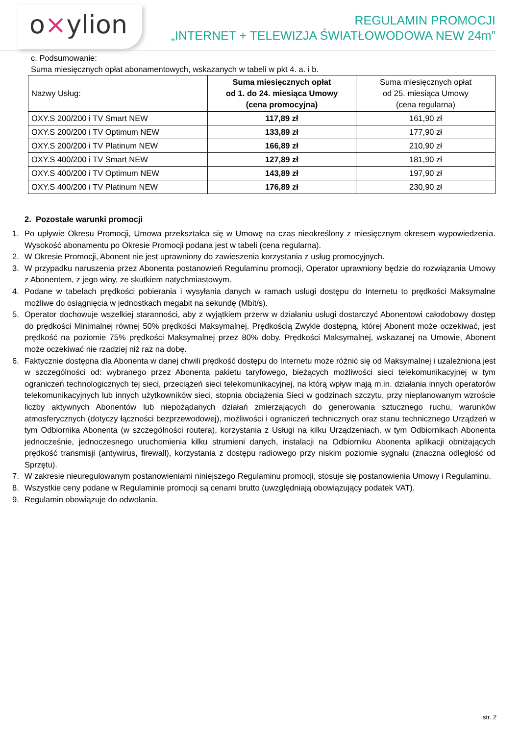o×ylion
REGULAMIN PROMOCJI
„INTERNET + TELEWIZJA ŚWIATŁOWODOWA NEW 24m”
c. Podsumowanie:
Suma miesięcznych opłat abonamentowych, wskazanych w tabeli w pkt 4. a. i b.
| Nazwy Usług: | Suma miesięcznych opłat od 1. do 24. miesiąca Umowy (cena promocyjna) | Suma miesięcznych opłat od 25. miesiąca Umowy (cena regularna) |
| --- | --- | --- |
| OXY.S 200/200 i TV Smart NEW | 117,89 zł | 161,90 zł |
| OXY.S 200/200 i TV Optimum NEW | 133,89 zł | 177,90 zł |
| OXY.S 200/200 i TV Platinum NEW | 166,89 zł | 210,90 zł |
| OXY.S 400/200 i TV Smart NEW | 127,89 zł | 181,90 zł |
| OXY.S 400/200 i TV Optimum NEW | 143,89 zł | 197,90 zł |
| OXY.S 400/200 i TV Platinum NEW | 176,89 zł | 230,90 zł |
2. Pozostałe warunki promocji
1. Po upływie Okresu Promocji, Umowa przekształca się w Umowę na czas nieokreślony z miesięcznym okresem wypowiedzenia. Wysokość abonamentu po Okresie Promocji podana jest w tabeli (cena regularna).
2. W Okresie Promocji, Abonent nie jest uprawniony do zawieszenia korzystania z usług promocyjnych.
3. W przypadku naruszenia przez Abonenta postanowień Regulaminu promocji, Operator uprawniony będzie do rozwiązania Umowy z Abonentem, z jego winy, ze skutkiem natychmiastowym.
4. Podane w tabelach prędkości pobierania i wysyłania danych w ramach usługi dostępu do Internetu to prędkości Maksymalne możliwe do osiągnięcia w jednostkach megabit na sekundę (Mbit/s).
5. Operator dochowuje wszelkiej staranności, aby z wyjątkiem przerw w działaniu usługi dostarczyć Abonentowi całodobowy dostęp do prędkości Minimalnej równej 50% prędkości Maksymalnej. Prędkością Zwykle dostępną, której Abonent może oczekiwać, jest prędkość na poziomie 75% prędkości Maksymalnej przez 80% doby. Prędkości Maksymalnej, wskazanej na Umowie, Abonent może oczekiwać nie rzadziej niż raz na dobę.
6. Faktycznie dostępna dla Abonenta w danej chwili prędkość dostępu do Internetu może różnić się od Maksymalnej i uzależniona jest w szczególności od: wybranego przez Abonenta pakietu taryfowego, bieżących możliwości sieci telekomunikacyjnej w tym ograniczeń technologicznych tej sieci, przeciążeń sieci telekomunikacyjnej, na którą wpływ mają m.in. działania innych operatorów telekomunikacyjnych lub innych użytkowników sieci, stopnia obciążenia Sieci w godzinach szczytu, przy nieplanowanym wzroście liczby aktywnych Abonentów lub niepożądanych działań zmierzających do generowania sztucznego ruchu, warunków atmosferycznych (dotyczy łączności bezprzewodowej), możliwości i ograniczeń technicznych oraz stanu technicznego Urządzeń w tym Odbiornika Abonenta (w szczególności routera), korzystania z Usługi na kilku Urządzeniach, w tym Odbiornikach Abonenta jednocześnie, jednoczesnego uruchomienia kilku strumieni danych, instalacji na Odbiorniku Abonenta aplikacji obniżających prędkość transmisji (antywirus, firewall), korzystania z dostępu radiowego przy niskim poziomie sygnału (znaczna odległość od Sprzętu).
7. W zakresie nieuregulowanym postanowieniami niniejszego Regulaminu promocji, stosuje się postanowienia Umowy i Regulaminu.
8. Wszystkie ceny podane w Regulaminie promocji są cenami brutto (uwzględniają obowiązujący podatek VAT).
9. Regulamin obowiązuje do odwołania.
str. 2